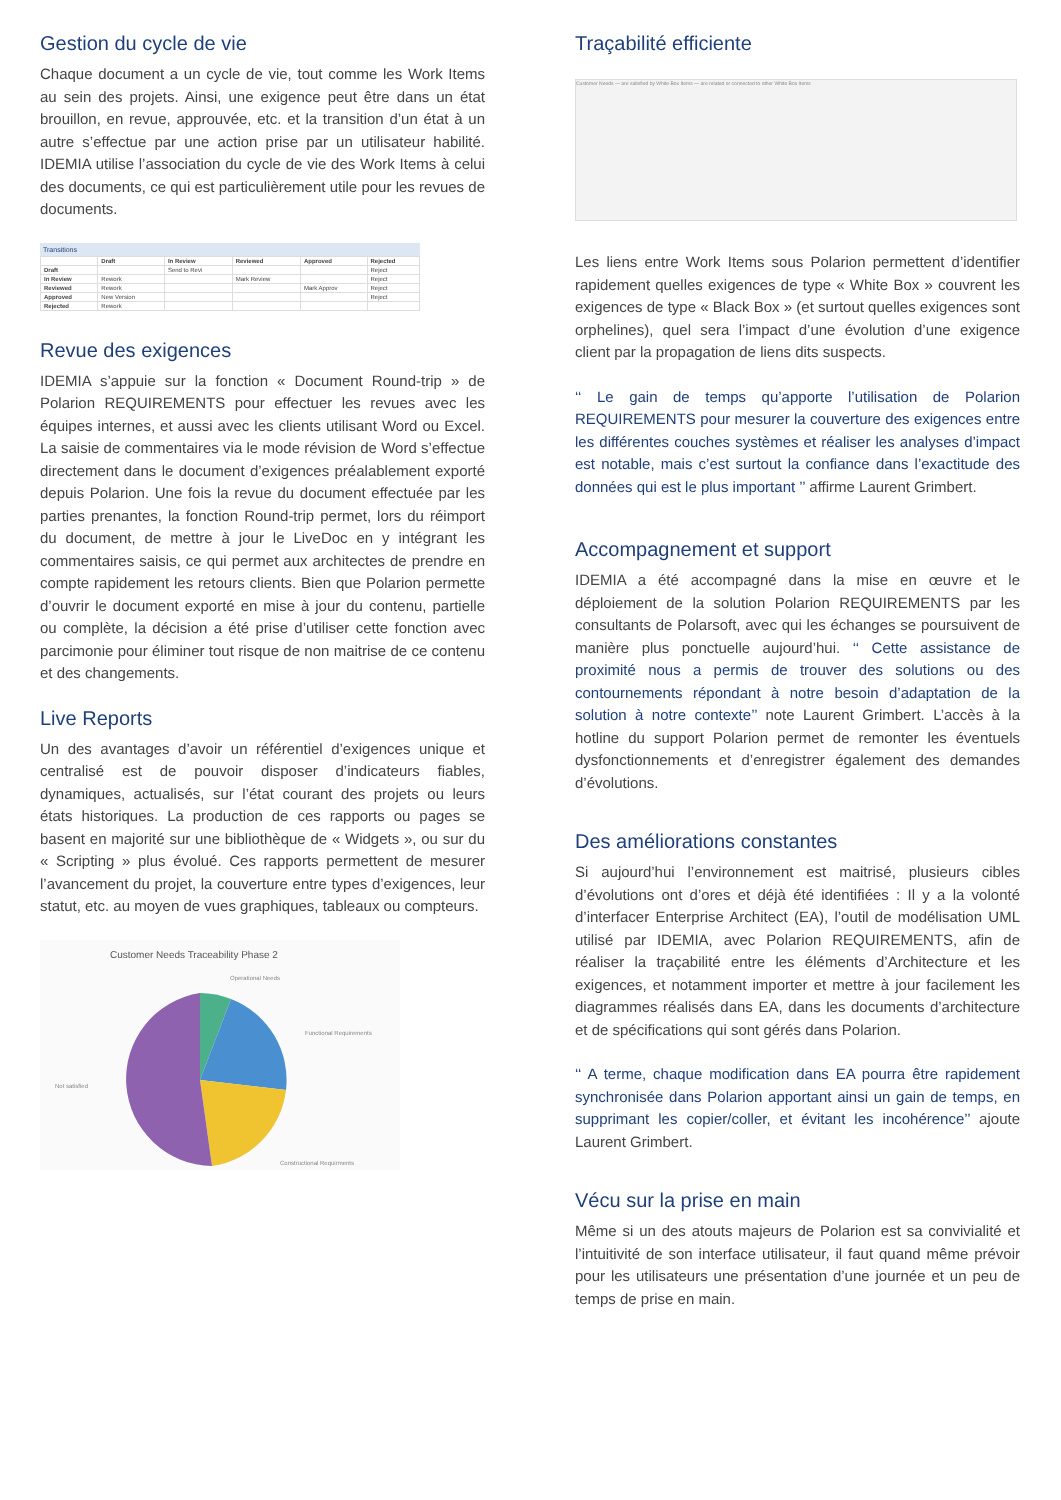Gestion du cycle de vie
Chaque document a un cycle de vie, tout comme les Work Items au sein des projets. Ainsi, une exigence peut être dans un état brouillon, en revue, approuvée, etc. et la transition d’un état à un autre s’effectue par une action prise par un utilisateur habilité. IDEMIA utilise l’association du cycle de vie des Work Items à celui des documents, ce qui est particulièrement utile pour les revues de documents.
Transitions
| | Draft | In Review | Reviewed | Approved | Rejected |
| --- | --- | --- | --- | --- | --- |
| Draft | | Send to Revi | | | Reject |
| In Review | Rework | | Mark Review | | Reject |
| Reviewed | Rework | | | Mark Approv | Reject |
| Approved | New Version | | | | Reject |
| Rejected | Rework | | | | |
Revue des exigences
IDEMIA s’appuie sur la fonction « Document Round-trip » de Polarion REQUIREMENTS pour effectuer les revues avec les équipes internes, et aussi avec les clients utilisant Word ou Excel. La saisie de commentaires via le mode révision de Word s’effectue directement dans le document d’exigences préalablement exporté depuis Polarion. Une fois la revue du document effectuée par les parties prenantes, la fonction Round-trip permet, lors du réimport du document, de mettre à jour le LiveDoc en y intégrant les commentaires saisis, ce qui permet aux architectes de prendre en compte rapidement les retours clients. Bien que Polarion permette d’ouvrir le document exporté en mise à jour du contenu, partielle ou complète, la décision a été prise d’utiliser cette fonction avec parcimonie pour éliminer tout risque de non maitrise de ce contenu et des changements.
Live Reports
Un des avantages d’avoir un référentiel d’exigences unique et centralisé est de pouvoir disposer d’indicateurs fiables, dynamiques, actualisés, sur l’état courant des projets ou leurs états historiques. La production de ces rapports ou pages se basent en majorité sur une bibliothèque de « Widgets », ou sur du « Scripting » plus évolué. Ces rapports permettent de mesurer l’avancement du projet, la couverture entre types d’exigences, leur statut, etc. au moyen de vues graphiques, tableaux ou compteurs.
Customer Needs Traceability Phase 2
Operational Needs
Functional Requirements
Not satisfied
Constructional Requirments
Traçabilité efficiente
Customer Needs — are satisfied by White Box Items — are related or connected to other White Box Items
Les liens entre Work Items sous Polarion permettent d’identifier rapidement quelles exigences de type « White Box » couvrent les exigences de type « Black Box » (et surtout quelles exigences sont orphelines), quel sera l’impact d’une évolution d’une exigence client par la propagation de liens dits suspects.
‘‘ Le gain de temps qu’apporte l’utilisation de Polarion REQUIREMENTS pour mesurer la couverture des exigences entre les différentes couches systèmes et réaliser les analyses d’impact est notable, mais c’est surtout la confiance dans l’exactitude des données qui est le plus important ’’ affirme Laurent Grimbert.
Accompagnement et support
IDEMIA a été accompagné dans la mise en œuvre et le déploiement de la solution Polarion REQUIREMENTS par les consultants de Polarsoft, avec qui les échanges se poursuivent de manière plus ponctuelle aujourd’hui. ‘‘ Cette assistance de proximité nous a permis de trouver des solutions ou des contournements répondant à notre besoin d’adaptation de la solution à notre contexte’’ note Laurent Grimbert. L’accès à la hotline du support Polarion permet de remonter les éventuels dysfonctionnements et d’enregistrer également des demandes d’évolutions.
Des améliorations constantes
Si aujourd’hui l’environnement est maitrisé, plusieurs cibles d’évolutions ont d’ores et déjà été identifiées : Il y a la volonté d’interfacer Enterprise Architect (EA), l’outil de modélisation UML utilisé par IDEMIA, avec Polarion REQUIREMENTS, afin de réaliser la traçabilité entre les éléments d’Architecture et les exigences, et notamment importer et mettre à jour facilement les diagrammes réalisés dans EA, dans les documents d’architecture et de spécifications qui sont gérés dans Polarion.
‘‘ A terme, chaque modification dans EA pourra être rapidement synchronisée dans Polarion apportant ainsi un gain de temps, en supprimant les copier/coller, et évitant les incohérence’’ ajoute Laurent Grimbert.
Vécu sur la prise en main
Même si un des atouts majeurs de Polarion est sa convivialité et l’intuitivité de son interface utilisateur, il faut quand même prévoir pour les utilisateurs une présentation d’une journée et un peu de temps de prise en main.